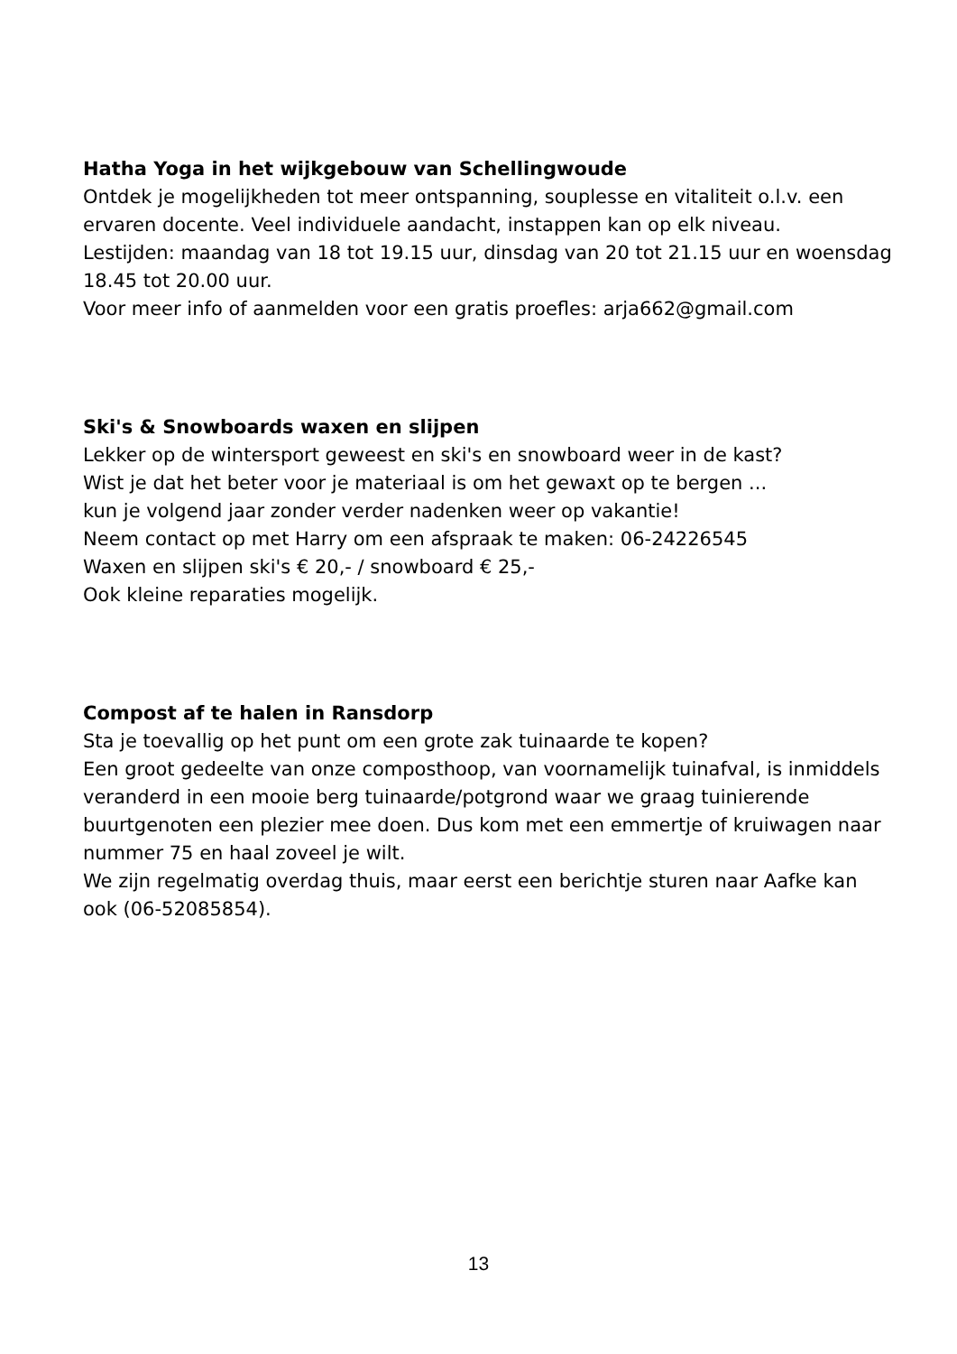Hatha Yoga in het wijkgebouw van Schellingwoude
Ontdek je mogelijkheden tot meer ontspanning, souplesse en vitaliteit o.l.v. een ervaren docente. Veel individuele aandacht, instappen kan op elk niveau.
Lestijden: maandag van 18 tot 19.15 uur, dinsdag van 20 tot 21.15 uur en woensdag 18.45 tot 20.00 uur.
Voor meer info of aanmelden voor een gratis proefles: arja662@gmail.com
Ski's & Snowboards waxen en slijpen
Lekker op de wintersport geweest en ski's en snowboard weer in de kast?
Wist je dat het beter voor je materiaal is om het gewaxt op te bergen ...
kun je volgend jaar zonder verder nadenken weer op vakantie!
Neem contact op met Harry om een afspraak te maken: 06-24226545
Waxen en slijpen ski's € 20,- / snowboard € 25,-
Ook kleine reparaties mogelijk.
Compost af te halen in Ransdorp
Sta je toevallig op het punt om een grote zak tuinaarde te kopen?
Een groot gedeelte van onze composthoop, van voornamelijk tuinafval, is inmiddels veranderd in een mooie berg tuinaarde/potgrond waar we graag tuinierende buurtgenoten een plezier mee doen. Dus kom met een emmertje of kruiwagen naar nummer 75 en haal zoveel je wilt.
We zijn regelmatig overdag thuis, maar eerst een berichtje sturen naar Aafke kan ook (06-52085854).
13